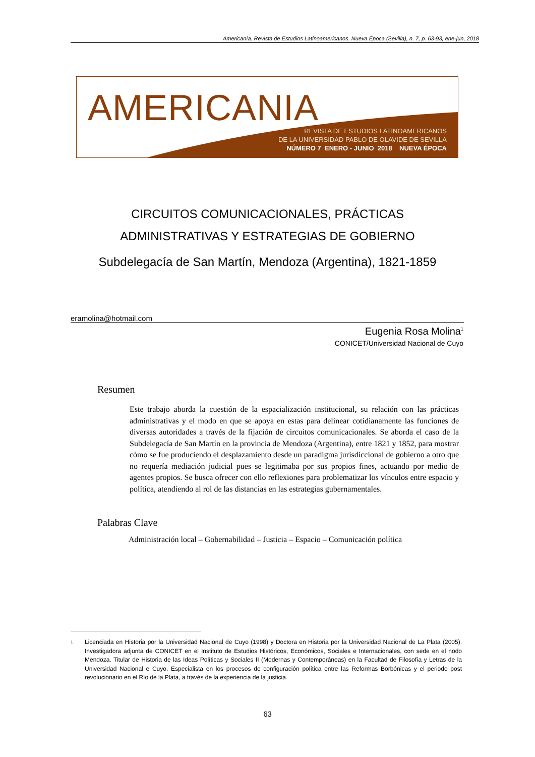Americanía. Revista de Estudios Latinoamericanos. Nueva Época (Sevilla), n. 7, p. 63-93, ene-jun, 2018
AMERICANIA
REVISTA DE ESTUDIOS LATINOAMERICANOS
DE LA UNIVERSIDAD PABLO DE OLAVIDE DE SEVILLA
NÚMERO 7 ENERO - JUNIO 2018 NUEVA ÉPOCA
CIRCUITOS COMUNICACIONALES, PRÁCTICAS
ADMINISTRATIVAS Y ESTRATEGIAS DE GOBIERNO
Subdelegacía de San Martín, Mendoza (Argentina), 1821-1859
eramolina@hotmail.com
Eugenia Rosa Molina<sup>1</sup>
CONICET/Universidad Nacional de Cuyo
Resumen
Este trabajo aborda la cuestión de la espacialización institucional, su relación con las prácticas administrativas y el modo en que se apoya en estas para delinear cotidianamente las funciones de diversas autoridades a través de la fijación de circuitos comunicacionales. Se aborda el caso de la Subdelegacía de San Martín en la provincia de Mendoza (Argentina), entre 1821 y 1852, para mostrar cómo se fue produciendo el desplazamiento desde un paradigma jurisdiccional de gobierno a otro que no requería mediación judicial pues se legitimaba por sus propios fines, actuando por medio de agentes propios. Se busca ofrecer con ello reflexiones para problematizar los vínculos entre espacio y política, atendiendo al rol de las distancias en las estrategias gubernamentales.
Palabras Clave
Administración local – Gobernabilidad – Justicia – Espacio – Comunicación política
<sup>1</sup> Licenciada en Historia por la Universidad Nacional de Cuyo (1998) y Doctora en Historia por la Universidad Nacional de La Plata (2005). Investigadora adjunta de CONICET en el Instituto de Estudios Históricos, Económicos, Sociales e Internacionales, con sede en el nodo Mendoza. Titular de Historia de las Ideas Políticas y Sociales II (Modernas y Contemporáneas) en la Facultad de Filosofía y Letras de la Universidad Nacional e Cuyo. Especialista en los procesos de configuración política entre las Reformas Borbónicas y el periodo post revolucionario en el Río de la Plata, a través de la experiencia de la justicia.
63